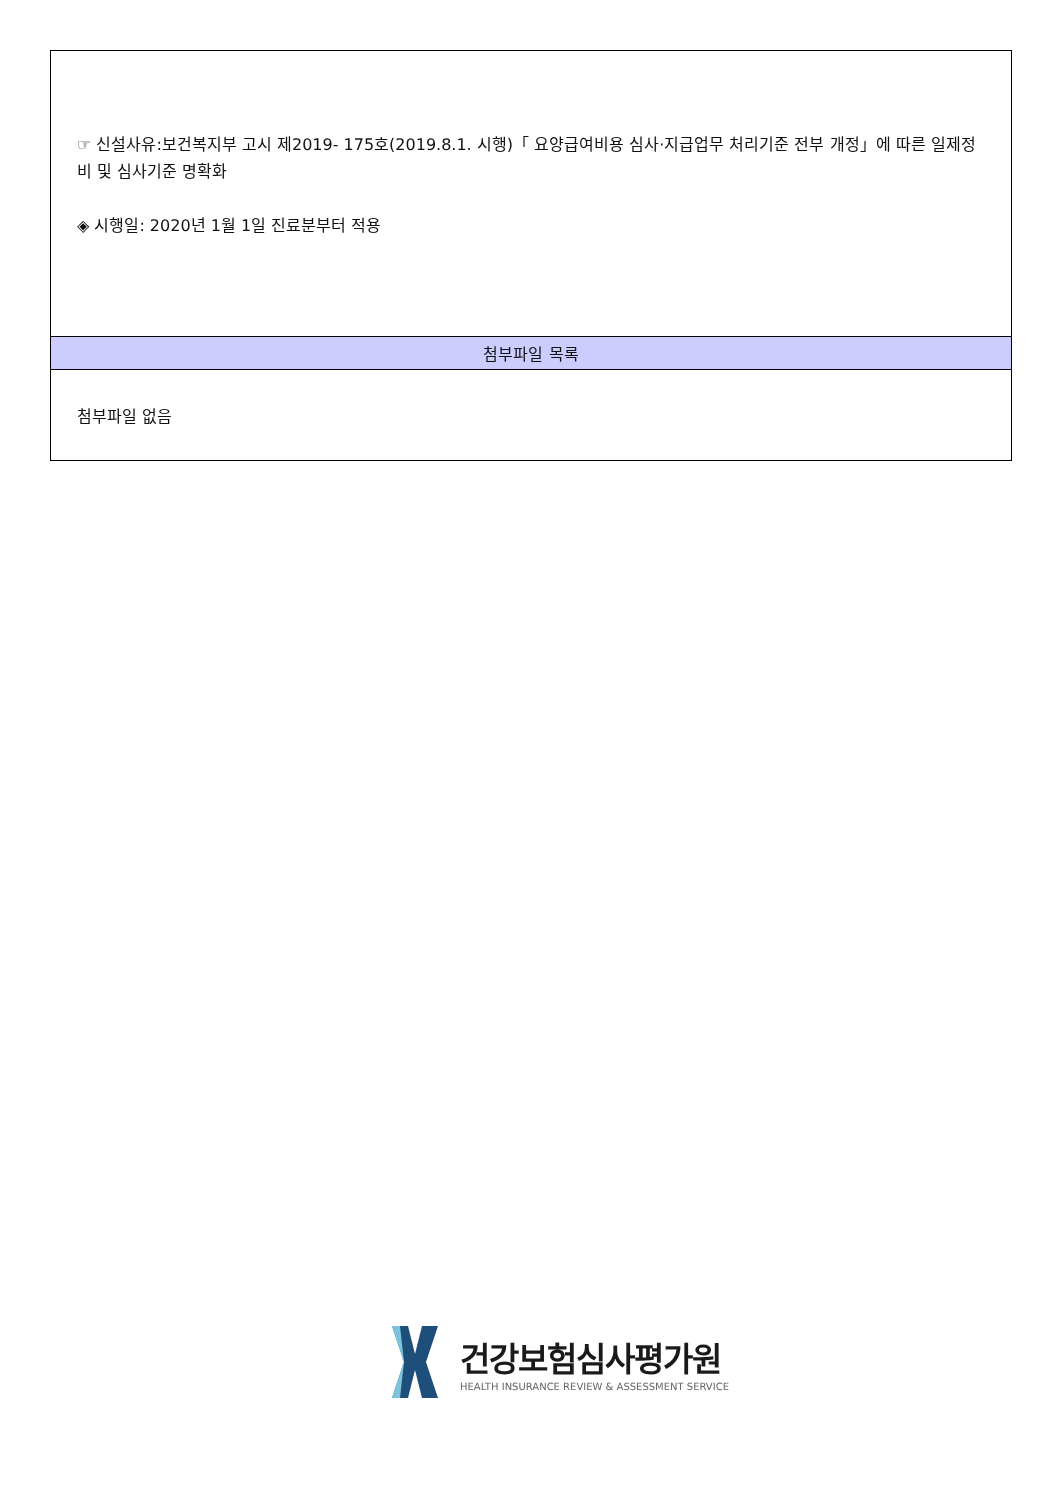| ☞ 신설사유:보건복지부 고시 제2019- 175호(2019.8.1. 시행)「 요양급여비용 심사·지급업무 처리기준 전부 개정」에 따른 일제정비 및 심사기준 명확화 ◈ 시행일: 2020년 1월 1일 진료분부터 적용 |
| 첨부파일 목록 |
| 첨부파일 없음 |
건강보험심사평가원
HEALTH INSURANCE REVIEW & ASSESSMENT SERVICE